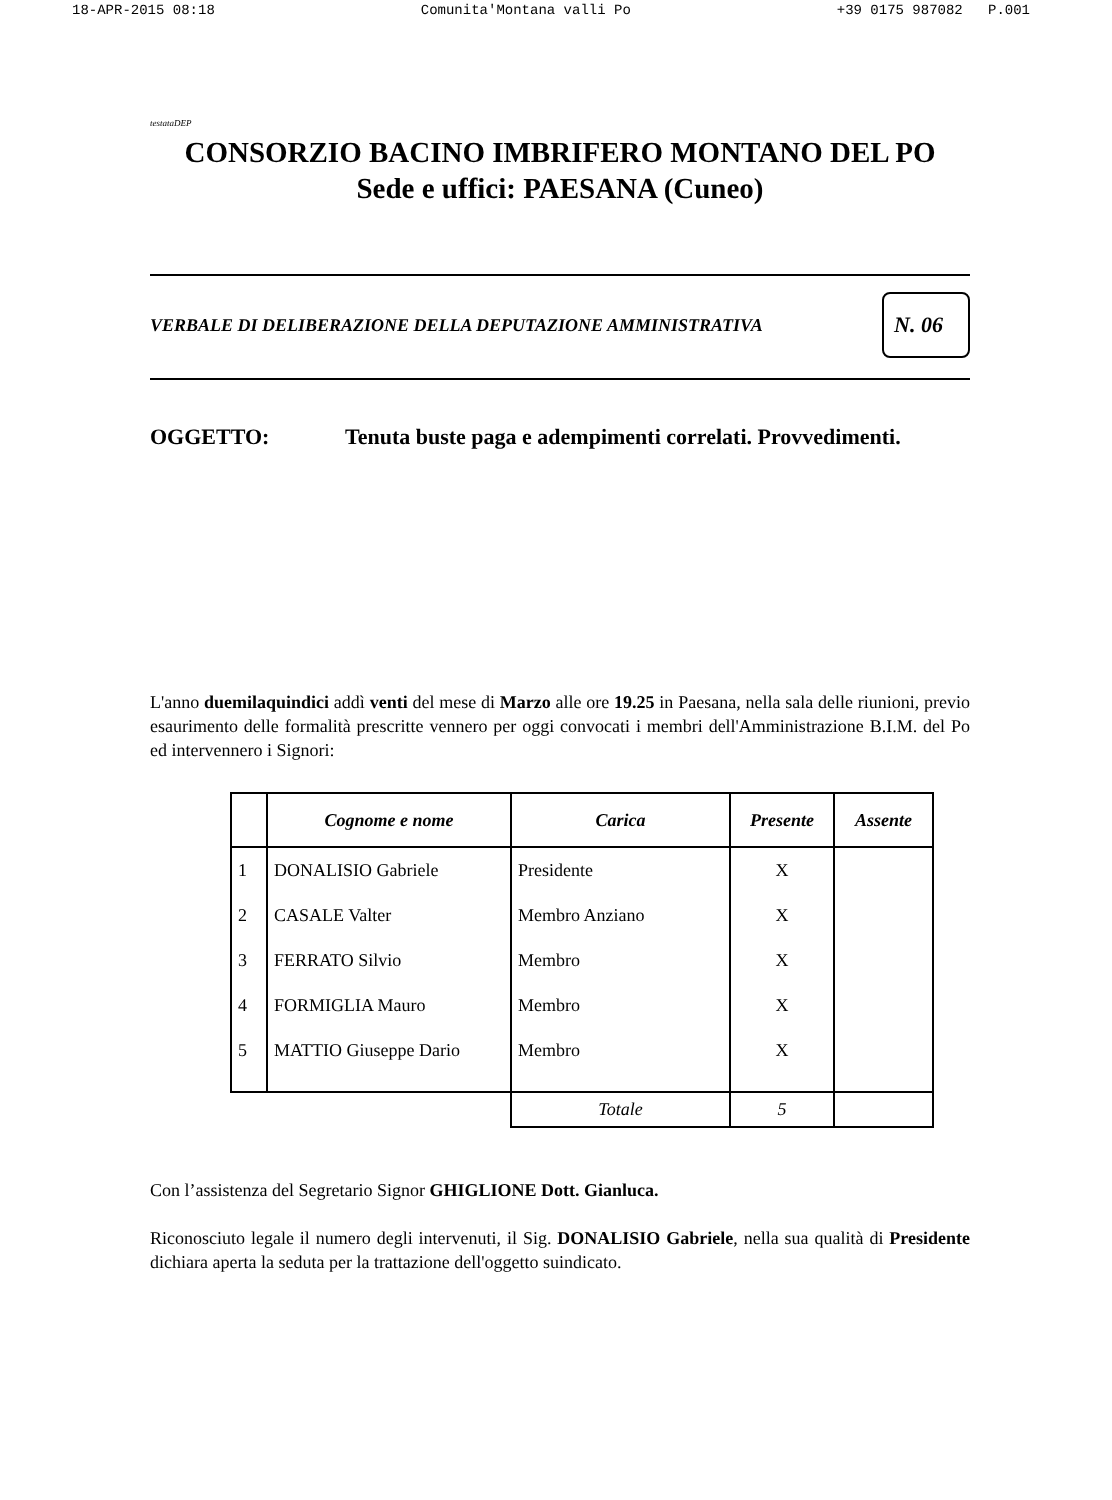18-APR-2015 08:18 Comunita'Montana valli Po +39 0175 987082 P.001
testataDEP
CONSORZIO BACINO IMBRIFERO MONTANO DEL PO
Sede e uffici: PAESANA (Cuneo)
VERBALE DI DELIBERAZIONE DELLA DEPUTAZIONE AMMINISTRATIVA N. 06
OGGETTO: Tenuta buste paga e adempimenti correlati. Provvedimenti.
L'anno duemilaquindici addì venti del mese di Marzo alle ore 19.25 in Paesana, nella sala delle riunioni, previo esaurimento delle formalità prescritte vennero per oggi convocati i membri dell'Amministrazione B.I.M. del Po ed intervennero i Signori:
| | Cognome e nome | Carica | Presente | Assente |
| --- | --- | --- | --- | --- |
| 1 | DONALISIO Gabriele | Presidente | X | |
| 2 | CASALE Valter | Membro Anziano | X | |
| 3 | FERRATO Silvio | Membro | X | |
| 4 | FORMIGLIA Mauro | Membro | X | |
| 5 | MATTIO Giuseppe Dario | Membro | X | |
| | | Totale | 5 | |
Con l’assistenza del Segretario Signor GHIGLIONE Dott. Gianluca.
Riconosciuto legale il numero degli intervenuti, il Sig. DONALISIO Gabriele, nella sua qualità di Presidente dichiara aperta la seduta per la trattazione dell'oggetto suindicato.